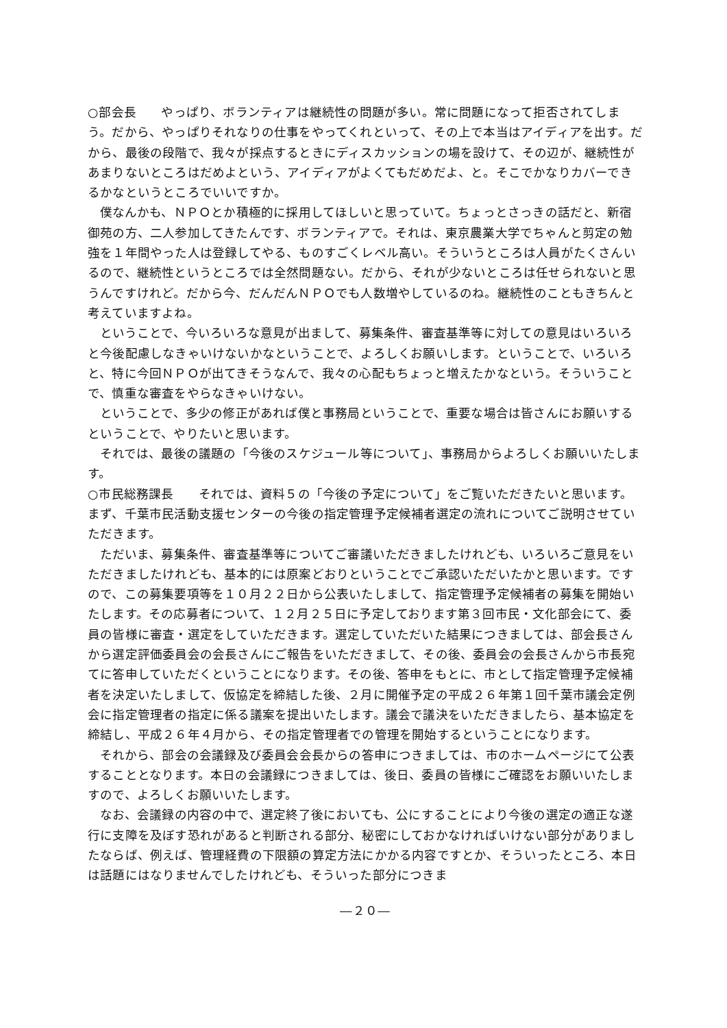○部会長　　やっぱり、ボランティアは継続性の問題が多い。常に問題になって拒否されてしまう。だから、やっぱりそれなりの仕事をやってくれといって、その上で本当はアイディアを出す。だから、最後の段階で、我々が採点するときにディスカッションの場を設けて、その辺が、継続性があまりないところはだめよという、アイディアがよくてもだめだよ、と。そこでかなりカバーできるかなというところでいいですか。
僕なんかも、ＮＰＯとか積極的に採用してほしいと思っていて。ちょっとさっきの話だと、新宿御苑の方、二人参加してきたんです、ボランティアで。それは、東京農業大学でちゃんと剪定の勉強を１年間やった人は登録してやる、ものすごくレベル高い。そういうところは人員がたくさんいるので、継続性というところでは全然問題ない。だから、それが少ないところは任せられないと思うんですけれど。だから今、だんだんＮＰＯでも人数増やしているのね。継続性のこともきちんと考えていますよね。
ということで、今いろいろな意見が出まして、募集条件、審査基準等に対しての意見はいろいろと今後配慮しなきゃいけないかなということで、よろしくお願いします。ということで、いろいろと、特に今回ＮＰＯが出てきそうなんで、我々の心配もちょっと増えたかなという。そういうことで、慎重な審査をやらなきゃいけない。
ということで、多少の修正があれば僕と事務局ということで、重要な場合は皆さんにお願いするということで、やりたいと思います。
それでは、最後の議題の「今後のスケジュール等について」、事務局からよろしくお願いいたします。
○市民総務課長　　それでは、資料５の「今後の予定について」をご覧いただきたいと思います。まず、千葉市民活動支援センターの今後の指定管理予定候補者選定の流れについてご説明させていただきます。
ただいま、募集条件、審査基準等についてご審議いただきましたけれども、いろいろご意見をいただきましたけれども、基本的には原案どおりということでご承認いただいたかと思います。ですので、この募集要項等を１０月２２日から公表いたしまして、指定管理予定候補者の募集を開始いたします。その応募者について、１２月２５日に予定しております第３回市民・文化部会にて、委員の皆様に審査・選定をしていただきます。選定していただいた結果につきましては、部会長さんから選定評価委員会の会長さんにご報告をいただきまして、その後、委員会の会長さんから市長宛てに答申していただくということになります。その後、答申をもとに、市として指定管理予定候補者を決定いたしまして、仮協定を締結した後、２月に開催予定の平成２６年第１回千葉市議会定例会に指定管理者の指定に係る議案を提出いたします。議会で議決をいただきましたら、基本協定を締結し、平成２６年４月から、その指定管理者での管理を開始するということになります。
それから、部会の会議録及び委員会会長からの答申につきましては、市のホームページにて公表することとなります。本日の会議録につきましては、後日、委員の皆様にご確認をお願いいたしますので、よろしくお願いいたします。
なお、会議録の内容の中で、選定終了後においても、公にすることにより今後の選定の適正な遂行に支障を及ぼす恐れがあると判断される部分、秘密にしておかなければいけない部分がありましたならば、例えば、管理経費の下限額の算定方法にかかる内容ですとか、そういったところ、本日は話題にはなりませんでしたけれども、そういった部分につきま
―２０―